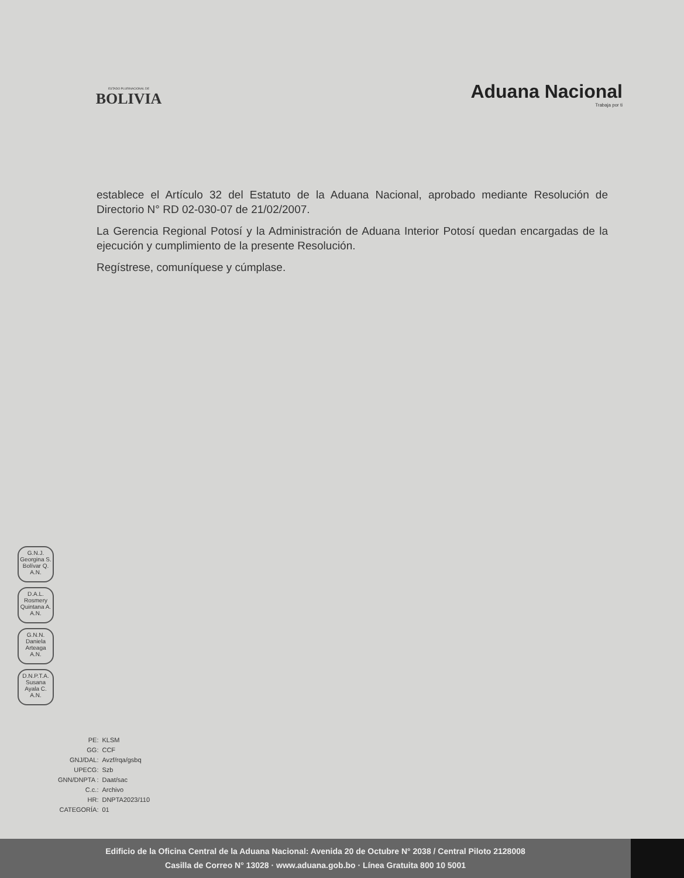ESTADO PLURINACIONAL DE
BOLIVIA
Aduana Nacional
Trabaja por ti
establece el Artículo 32 del Estatuto de la Aduana Nacional, aprobado mediante Resolución de Directorio N° RD 02-030-07 de 21/02/2007.
La Gerencia Regional Potosí y la Administración de Aduana Interior Potosí quedan encargadas de la ejecución y cumplimiento de la presente Resolución.
Regístrese, comuníquese y cúmplase.
G.N.J.
Georgina S.
Bolívar Q.
A.N.
D.A.L.
Rosmery
Quintana A.
A.N.
G.N.N.
Daniela
Arteaga
A.N.
D.N.P.T.A.
Susana
Ayala C.
A.N.
| PE: | KLSM |
| GG: | CCF |
| GNJ/DAL: | Avzf/rqa/gsbq |
| UPECG: | Szb |
| GNN/DNPTA : | Daat/sac |
| C.c.: | Archivo |
| HR: | DNPTA2023/110 |
| CATEGORÍA: | 01 |
Edificio de la Oficina Central de la Aduana Nacional: Avenida 20 de Octubre N° 2038 / Central Piloto 2128008
Casilla de Correo N° 13028 · www.aduana.gob.bo · Línea Gratuita 800 10 5001